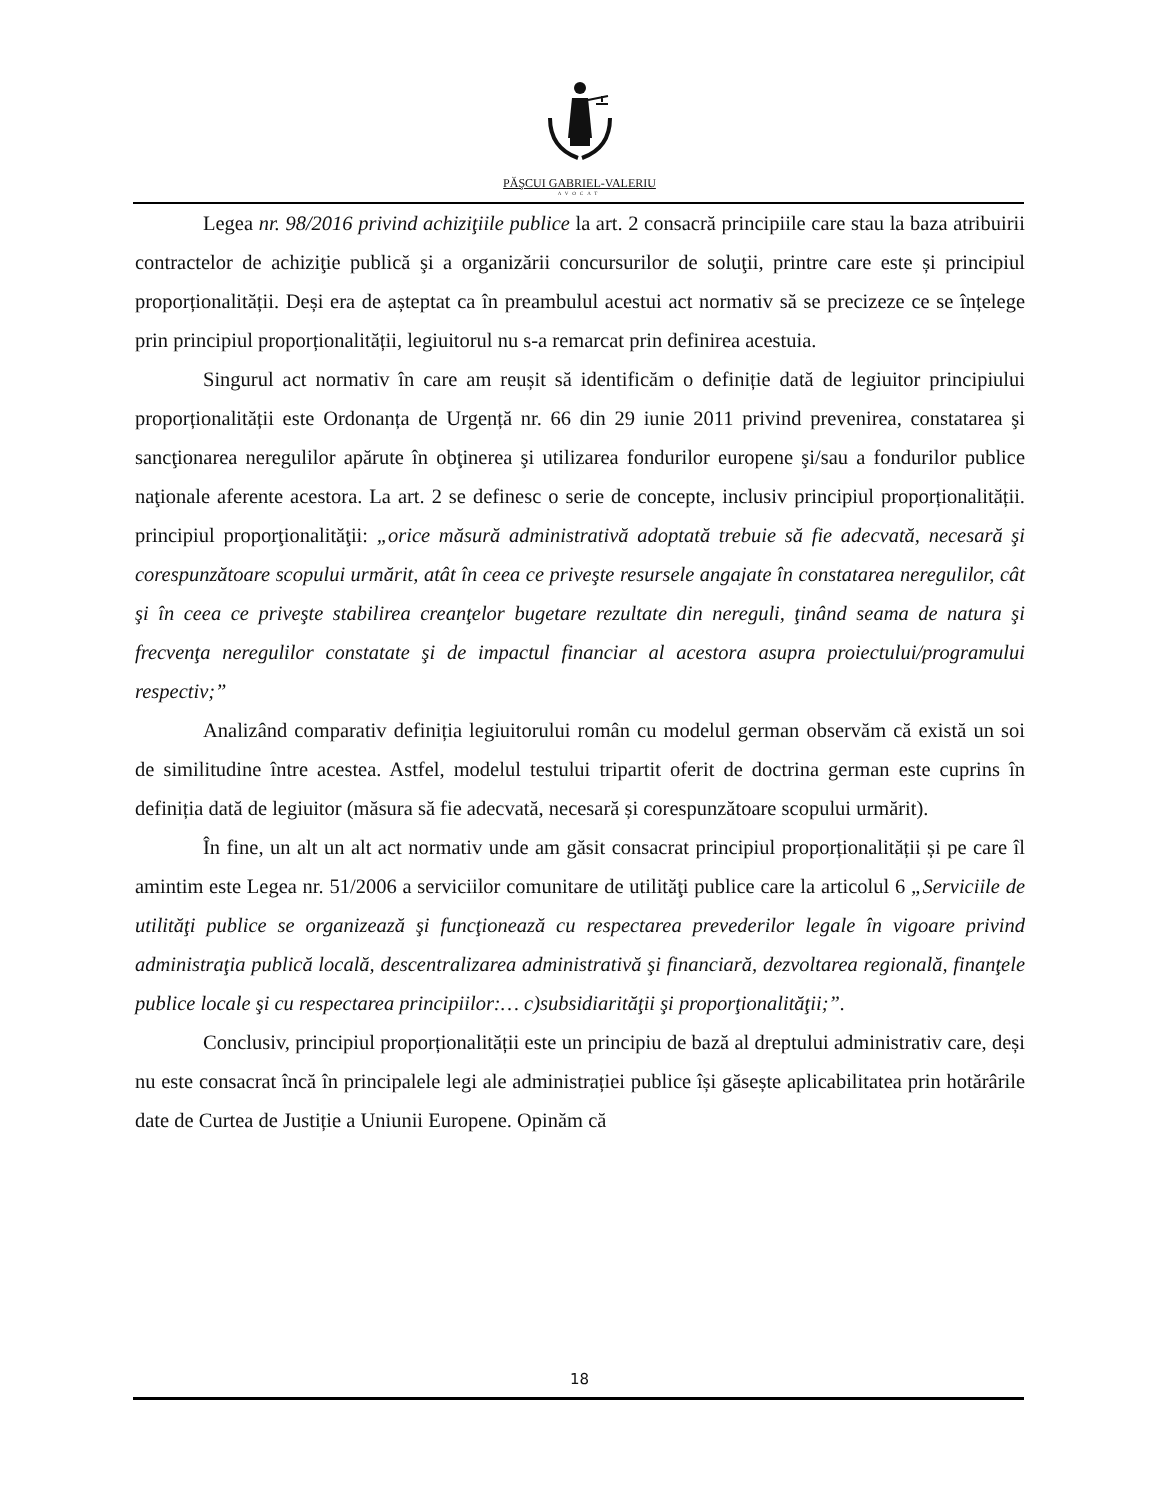PĂŞCUI GABRIEL-VALERIU
AVOCAT
Legea nr. 98/2016 privind achiziţiile publice la art. 2 consacră principiile care stau la baza atribuirii contractelor de achiziţie publică şi a organizării concursurilor de soluţii, printre care este și principiul proporționalității. Deși era de așteptat ca în preambulul acestui act normativ să se precizeze ce se înțelege prin principiul proporționalității, legiuitorul nu s-a remarcat prin definirea acestuia.
Singurul act normativ în care am reușit să identificăm o definiție dată de legiuitor principiului proporționalității este Ordonanța de Urgență nr. 66 din 29 iunie 2011 privind prevenirea, constatarea şi sancţionarea neregulilor apărute în obţinerea şi utilizarea fondurilor europene şi/sau a fondurilor publice naţionale aferente acestora. La art. 2 se definesc o serie de concepte, inclusiv principiul proporționalității. principiul proporţionalităţii: „orice măsură administrativă adoptată trebuie să fie adecvată, necesară şi corespunzătoare scopului urmărit, atât în ceea ce priveşte resursele angajate în constatarea neregulilor, cât şi în ceea ce priveşte stabilirea creanţelor bugetare rezultate din nereguli, ţinând seama de natura şi frecvenţa neregulilor constatate şi de impactul financiar al acestora asupra proiectului/programului respectiv;”
Analizând comparativ definiția legiuitorului român cu modelul german observăm că există un soi de similitudine între acestea. Astfel, modelul testului tripartit oferit de doctrina german este cuprins în definiția dată de legiuitor (măsura să fie adecvată, necesară și corespunzătoare scopului urmărit).
În fine, un alt un alt act normativ unde am găsit consacrat principiul proporționalității și pe care îl amintim este Legea nr. 51/2006 a serviciilor comunitare de utilităţi publice care la articolul 6 „Serviciile de utilităţi publice se organizează şi funcţionează cu respectarea prevederilor legale în vigoare privind administraţia publică locală, descentralizarea administrativă şi financiară, dezvoltarea regională, finanţele publice locale şi cu respectarea principiilor:… c)subsidiarităţii şi proporţionalităţii;”.
Conclusiv, principiul proporționalității este un principiu de bază al dreptului administrativ care, deși nu este consacrat încă în principalele legi ale administrației publice își găsește aplicabilitatea prin hotărârile date de Curtea de Justiție a Uniunii Europene. Opinăm că
18